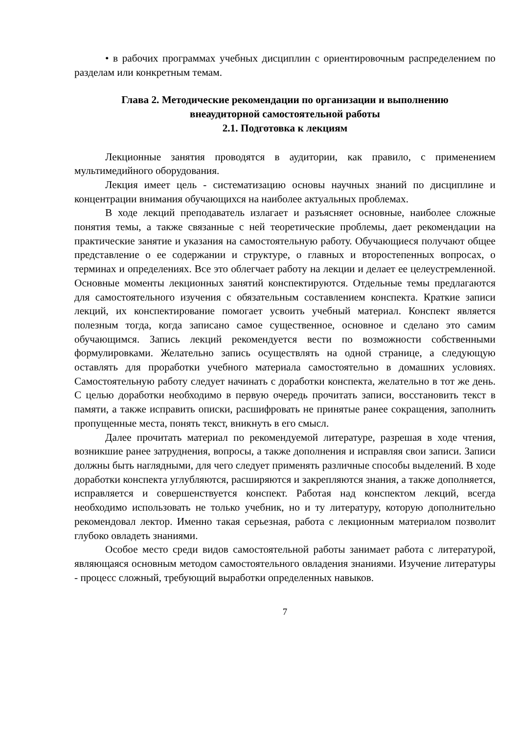• в рабочих программах учебных дисциплин с ориентировочным распределением по разделам или конкретным темам.
Глава 2. Методические рекомендации по организации и выполнению
внеаудиторной самостоятельной работы
2.1. Подготовка к лекциям
Лекционные занятия проводятся в аудитории, как правило, с применением мультимедийного оборудования.
Лекция имеет цель - систематизацию основы научных знаний по дисциплине и концентрации внимания обучающихся на наиболее актуальных проблемах.
В ходе лекций преподаватель излагает и разъясняет основные, наиболее сложные понятия темы, а также связанные с ней теоретические проблемы, дает рекомендации на практические занятие и указания на самостоятельную работу. Обучающиеся получают общее представление о ее содержании и структуре, о главных и второстепенных вопросах, о терминах и определениях. Все это облегчает работу на лекции и делает ее целеустремленной. Основные моменты лекционных занятий конспектируются. Отдельные темы предлагаются для самостоятельного изучения с обязательным составлением конспекта. Краткие записи лекций, их конспектирование помогает усвоить учебный материал. Конспект является полезным тогда, когда записано самое существенное, основное и сделано это самим обучающимся. Запись лекций рекомендуется вести по возможности собственными формулировками. Желательно запись осуществлять на одной странице, а следующую оставлять для проработки учебного материала самостоятельно в домашних условиях. Самостоятельную работу следует начинать с доработки конспекта, желательно в тот же день. С целью доработки необходимо в первую очередь прочитать записи, восстановить текст в памяти, а также исправить описки, расшифровать не принятые ранее сокращения, заполнить пропущенные места, понять текст, вникнуть в его смысл.
Далее прочитать материал по рекомендуемой литературе, разрешая в ходе чтения, возникшие ранее затруднения, вопросы, а также дополнения и исправляя свои записи. Записи должны быть наглядными, для чего следует применять различные способы выделений. В ходе доработки конспекта углубляются, расширяются и закрепляются знания, а также дополняется, исправляется и совершенствуется конспект. Работая над конспектом лекций, всегда необходимо использовать не только учебник, но и ту литературу, которую дополнительно рекомендовал лектор. Именно такая серьезная, работа с лекционным материалом позволит глубоко овладеть знаниями.
Особое место среди видов самостоятельной работы занимает работа с литературой, являющаяся основным методом самостоятельного овладения знаниями. Изучение литературы - процесс сложный, требующий выработки определенных навыков.
7